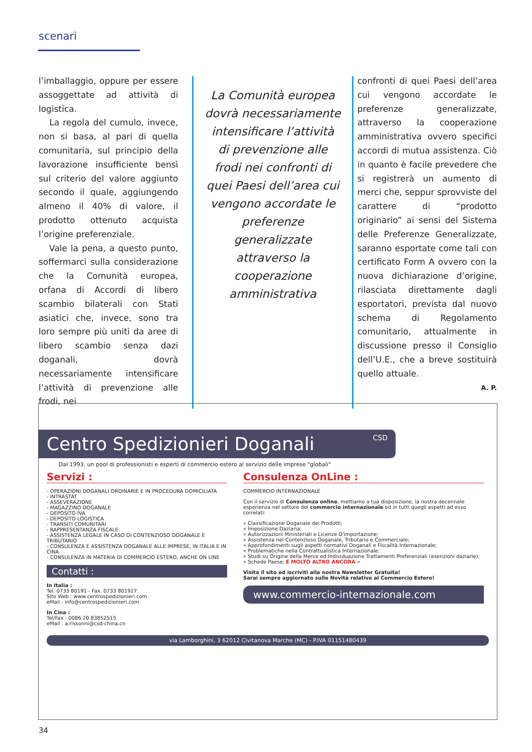scenari
l’imballaggio, oppure per essere assoggettate ad attività di logistica.
La regola del cumulo, invece, non si basa, al pari di quella comunitaria, sul principio della lavorazione insufficiente bensì sul criterio del valore aggiunto secondo il quale, aggiungendo almeno il 40% di valore, il prodotto ottenuto acquista l’origine preferenziale.
Vale la pena, a questo punto, soffermarci sulla considerazione che la Comunità europea, orfana di Accordi di libero scambio bilaterali con Stati asiatici che, invece, sono tra loro sempre più uniti da aree di libero scambio senza dazi doganali, dovrà necessariamente intensificare l’attività di prevenzione alle frodi, nei
La Comunità europea dovrà necessariamente intensificare l’attività di prevenzione alle frodi nei confronti di quei Paesi dell’area cui vengono accordate le preferenze generalizzate attraverso la cooperazione amministrativa
confronti di quei Paesi dell’area cui vengono accordate le preferenze generalizzate, attraverso la cooperazione amministrativa ovvero specifici accordi di mutua assistenza. Ciò in quanto è facile prevedere che si registrerà un aumento di merci che, seppur sprovviste del carattere di “prodotto originario” ai sensi del Sistema delle Preferenze Generalizzate, saranno esportate come tali con certificato Form A ovvero con la nuova dichiarazione d’origine, rilasciata direttamente dagli esportatori, prevista dal nuovo schema di Regolamento comunitario, attualmente in discussione presso il Consiglio dell’U.E., che a breve sostituirà quello attuale.
A. P.
Centro Spedizionieri Doganali CSD
Dal 1993, un pool di professionisti e esperti di commercio estero al servizio delle imprese "globali"
Servizi :
- OPERAZIONI DOGANALI ORDINARIE E IN PROCEDURA DOMICILIATA
- INTRASTAT
- ASSEVERAZIONE
- MAGAZZINO DOGANALE
- DEPOSITO IVA
- DEPOSITO LOGISTICA
- TRANSITI COMUNITARI
- RAPPRESENTANZA FISCALE
- ASSISTENZA LEGALE IN CASO DI CONTENZIOSO DOGANALE E TRIBUTARIO
- CONSULENZA E ASSISTENZA DOGANALE ALLE IMPRESE, IN ITALIA E IN CINA
- CONSULENZA IN MATERIA DI COMMERCIO ESTERO, ANCHE ON LINE
Contatti :
In Italia :
Tel. 0733 80191 - Fax. 0733 801927
Sito Web : www.centrospedizionieri.com
eMail : info@centrospedizionieri.com
In Cina :
Tel/Fax : 0086 20 83852515
eMail : a.rissonni@csd-china.cn
Consulenza OnLine :
COMMERCIO INTERNAZIONALE
Con il servizio di Consulenza online, mettiamo a tua disposizione, la nostra decennale esperienza nel settore del commercio internazionale ed in tutti quegli aspetti ad esso correlati:
» Classificazione Doganale dei Prodotti;
» Imposizione Daziaria;
» Autorizzazioni Ministeriali e Licenze D'importazione;
» Assistenza nel Contenzioso Doganale, Tributario e Commerciale;
» Approfondimenti sugli aspetti normativi Doganali e Fiscalità Internazionale;
» Problematiche nella Contrattualistica Internazionale;
» Studi su Origine della Merce ed Individuazione Trattamenti Preferenziali (esenzioni daziarie);
» Schede Paese; E MOLTO ALTRO ANCORA »
Visita il sito ed iscriviti alla nostra Newsletter Gratuita!
Sarai sempre aggiornato sulle Novità relative al Commercio Estero!
www.commercio-internazionale.com
via Lamborghini, 3 62012 Civitanova Marche (MC) - P.IVA 01151480439
34